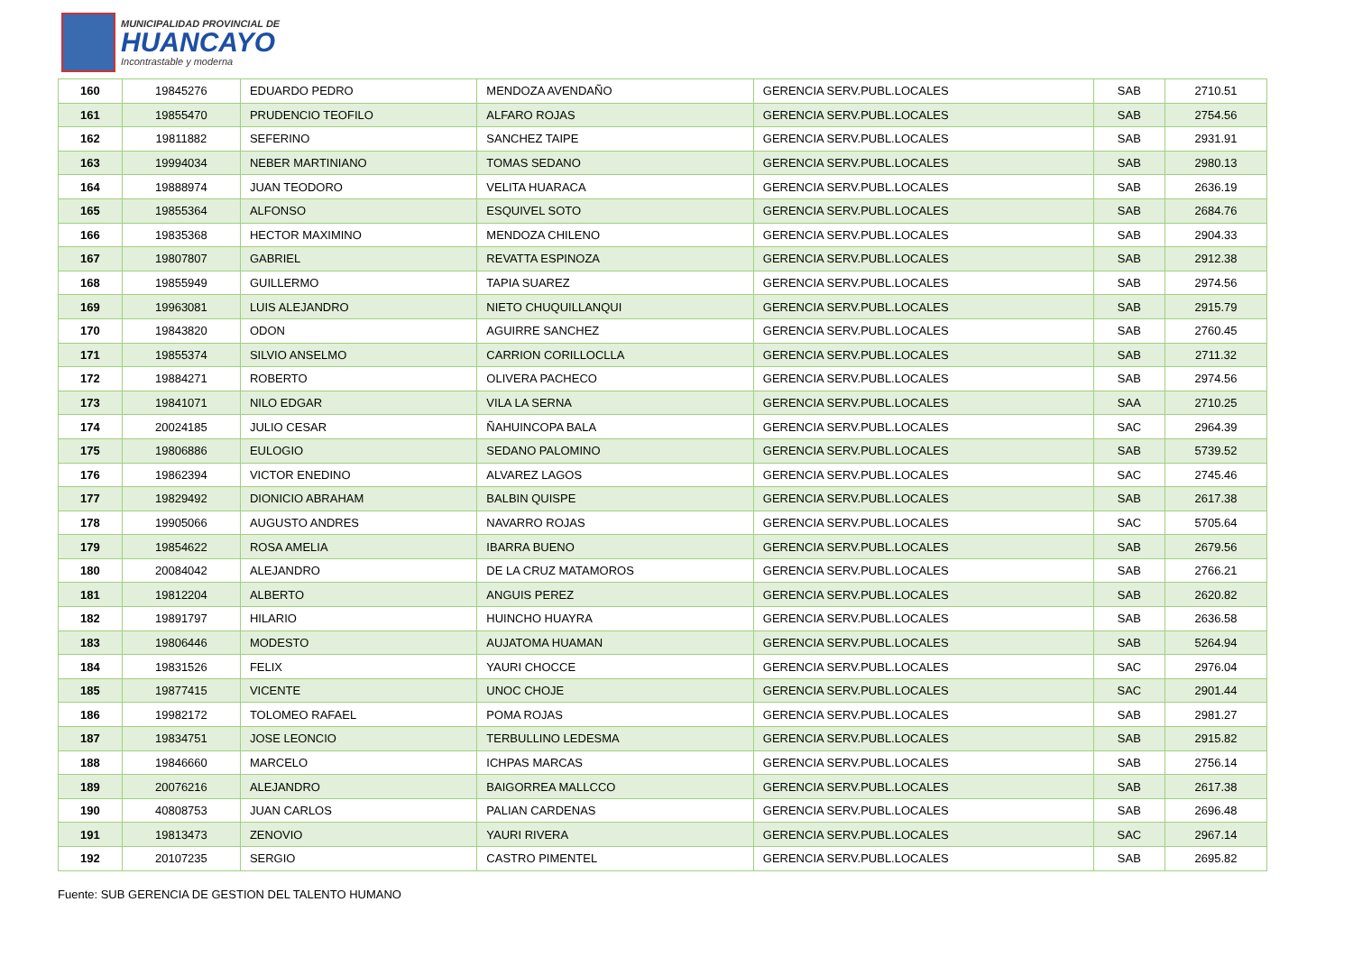MUNICIPALIDAD PROVINCIAL DE
HUANCAYO
Incontrastable y moderna
| 160 | 19845276 | EDUARDO PEDRO | MENDOZA AVENDAÑO | GERENCIA SERV.PUBL.LOCALES | SAB | 2710.51 |
| 161 | 19855470 | PRUDENCIO TEOFILO | ALFARO ROJAS | GERENCIA SERV.PUBL.LOCALES | SAB | 2754.56 |
| 162 | 19811882 | SEFERINO | SANCHEZ TAIPE | GERENCIA SERV.PUBL.LOCALES | SAB | 2931.91 |
| 163 | 19994034 | NEBER MARTINIANO | TOMAS SEDANO | GERENCIA SERV.PUBL.LOCALES | SAB | 2980.13 |
| 164 | 19888974 | JUAN TEODORO | VELITA HUARACA | GERENCIA SERV.PUBL.LOCALES | SAB | 2636.19 |
| 165 | 19855364 | ALFONSO | ESQUIVEL SOTO | GERENCIA SERV.PUBL.LOCALES | SAB | 2684.76 |
| 166 | 19835368 | HECTOR MAXIMINO | MENDOZA CHILENO | GERENCIA SERV.PUBL.LOCALES | SAB | 2904.33 |
| 167 | 19807807 | GABRIEL | REVATTA ESPINOZA | GERENCIA SERV.PUBL.LOCALES | SAB | 2912.38 |
| 168 | 19855949 | GUILLERMO | TAPIA SUAREZ | GERENCIA SERV.PUBL.LOCALES | SAB | 2974.56 |
| 169 | 19963081 | LUIS ALEJANDRO | NIETO CHUQUILLANQUI | GERENCIA SERV.PUBL.LOCALES | SAB | 2915.79 |
| 170 | 19843820 | ODON | AGUIRRE SANCHEZ | GERENCIA SERV.PUBL.LOCALES | SAB | 2760.45 |
| 171 | 19855374 | SILVIO ANSELMO | CARRION CORILLOCLLA | GERENCIA SERV.PUBL.LOCALES | SAB | 2711.32 |
| 172 | 19884271 | ROBERTO | OLIVERA PACHECO | GERENCIA SERV.PUBL.LOCALES | SAB | 2974.56 |
| 173 | 19841071 | NILO EDGAR | VILA LA SERNA | GERENCIA SERV.PUBL.LOCALES | SAA | 2710.25 |
| 174 | 20024185 | JULIO CESAR | ÑAHUINCOPA BALA | GERENCIA SERV.PUBL.LOCALES | SAC | 2964.39 |
| 175 | 19806886 | EULOGIO | SEDANO PALOMINO | GERENCIA SERV.PUBL.LOCALES | SAB | 5739.52 |
| 176 | 19862394 | VICTOR ENEDINO | ALVAREZ LAGOS | GERENCIA SERV.PUBL.LOCALES | SAC | 2745.46 |
| 177 | 19829492 | DIONICIO ABRAHAM | BALBIN QUISPE | GERENCIA SERV.PUBL.LOCALES | SAB | 2617.38 |
| 178 | 19905066 | AUGUSTO ANDRES | NAVARRO ROJAS | GERENCIA SERV.PUBL.LOCALES | SAC | 5705.64 |
| 179 | 19854622 | ROSA AMELIA | IBARRA BUENO | GERENCIA SERV.PUBL.LOCALES | SAB | 2679.56 |
| 180 | 20084042 | ALEJANDRO | DE LA CRUZ MATAMOROS | GERENCIA SERV.PUBL.LOCALES | SAB | 2766.21 |
| 181 | 19812204 | ALBERTO | ANGUIS PEREZ | GERENCIA SERV.PUBL.LOCALES | SAB | 2620.82 |
| 182 | 19891797 | HILARIO | HUINCHO HUAYRA | GERENCIA SERV.PUBL.LOCALES | SAB | 2636.58 |
| 183 | 19806446 | MODESTO | AUJATOMA HUAMAN | GERENCIA SERV.PUBL.LOCALES | SAB | 5264.94 |
| 184 | 19831526 | FELIX | YAURI CHOCCE | GERENCIA SERV.PUBL.LOCALES | SAC | 2976.04 |
| 185 | 19877415 | VICENTE | UNOC CHOJE | GERENCIA SERV.PUBL.LOCALES | SAC | 2901.44 |
| 186 | 19982172 | TOLOMEO RAFAEL | POMA ROJAS | GERENCIA SERV.PUBL.LOCALES | SAB | 2981.27 |
| 187 | 19834751 | JOSE LEONCIO | TERBULLINO LEDESMA | GERENCIA SERV.PUBL.LOCALES | SAB | 2915.82 |
| 188 | 19846660 | MARCELO | ICHPAS MARCAS | GERENCIA SERV.PUBL.LOCALES | SAB | 2756.14 |
| 189 | 20076216 | ALEJANDRO | BAIGORREA MALLCCO | GERENCIA SERV.PUBL.LOCALES | SAB | 2617.38 |
| 190 | 40808753 | JUAN CARLOS | PALIAN CARDENAS | GERENCIA SERV.PUBL.LOCALES | SAB | 2696.48 |
| 191 | 19813473 | ZENOVIO | YAURI RIVERA | GERENCIA SERV.PUBL.LOCALES | SAC | 2967.14 |
| 192 | 20107235 | SERGIO | CASTRO PIMENTEL | GERENCIA SERV.PUBL.LOCALES | SAB | 2695.82 |
Fuente: SUB GERENCIA DE GESTION DEL TALENTO HUMANO